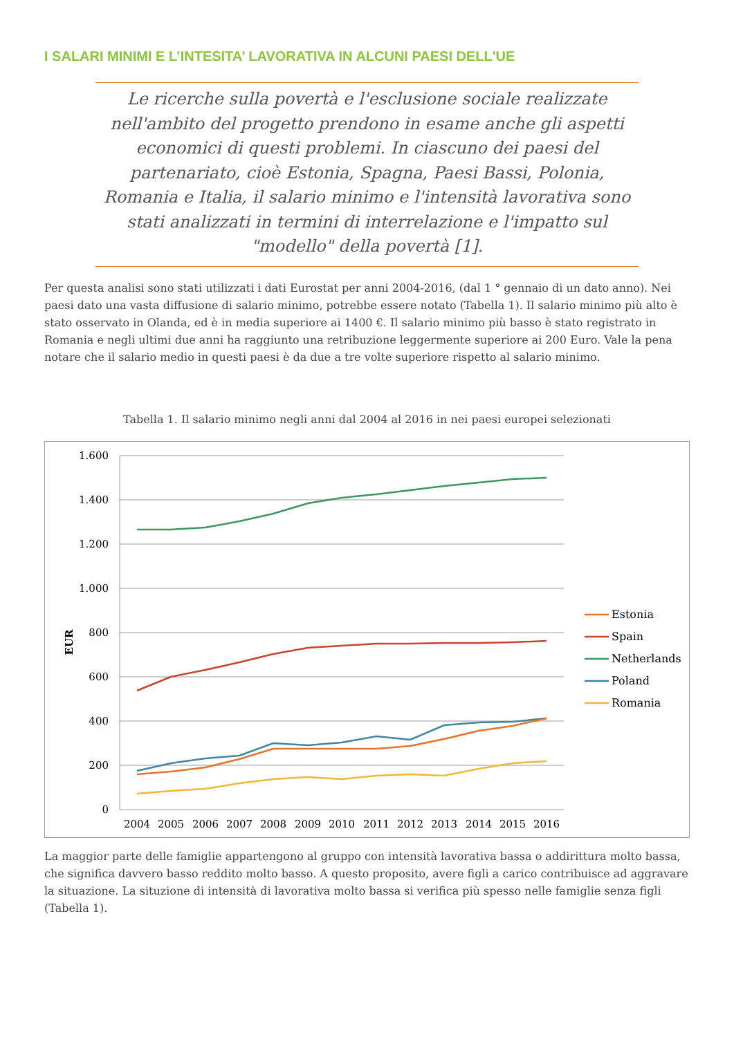I SALARI MINIMI E L’INTESITA’ LAVORATIVA IN ALCUNI PAESI DELL'UE
Le ricerche sulla povertà e l'esclusione sociale realizzate nell'ambito del progetto prendono in esame anche gli aspetti economici di questi problemi. In ciascuno dei paesi del partenariato, cioè Estonia, Spagna, Paesi Bassi, Polonia, Romania e Italia, il salario minimo e l'intensità lavorativa sono stati analizzati in termini di interrelazione e l'impatto sul "modello" della povertà [1].
Per questa analisi sono stati utilizzati i dati Eurostat per anni 2004-2016, (dal 1 ° gennaio di un dato anno). Nei paesi dato una vasta diffusione di salario minimo, potrebbe essere notato (Tabella 1). Il salario minimo più alto è stato osservato in Olanda, ed è in media superiore ai 1400 €. Il salario minimo più basso è stato registrato in Romania e negli ultimi due anni ha raggiunto una retribuzione leggermente superiore ai 200 Euro. Vale la pena notare che il salario medio in questi paesi è da due a tre volte superiore rispetto al salario minimo.
Tabella 1. Il salario minimo negli anni dal 2004 al 2016 in nei paesi europei selezionati
1.600
1.400
1.200
1.000
800
600
400
200
0
EUR
2004
2005
2006
2007
2008
2009
2010
2011
2012
2013
2014
2015
2016
Estonia
Spain
Netherlands
Poland
Romania
La maggior parte delle famiglie appartengono al gruppo con intensità lavorativa bassa o addirittura molto bassa, che significa davvero basso reddito molto basso. A questo proposito, avere figli a carico contribuisce ad aggravare la situazione. La situzione di intensità di lavorativa molto bassa si verifica più spesso nelle famiglie senza figli (Tabella 1).